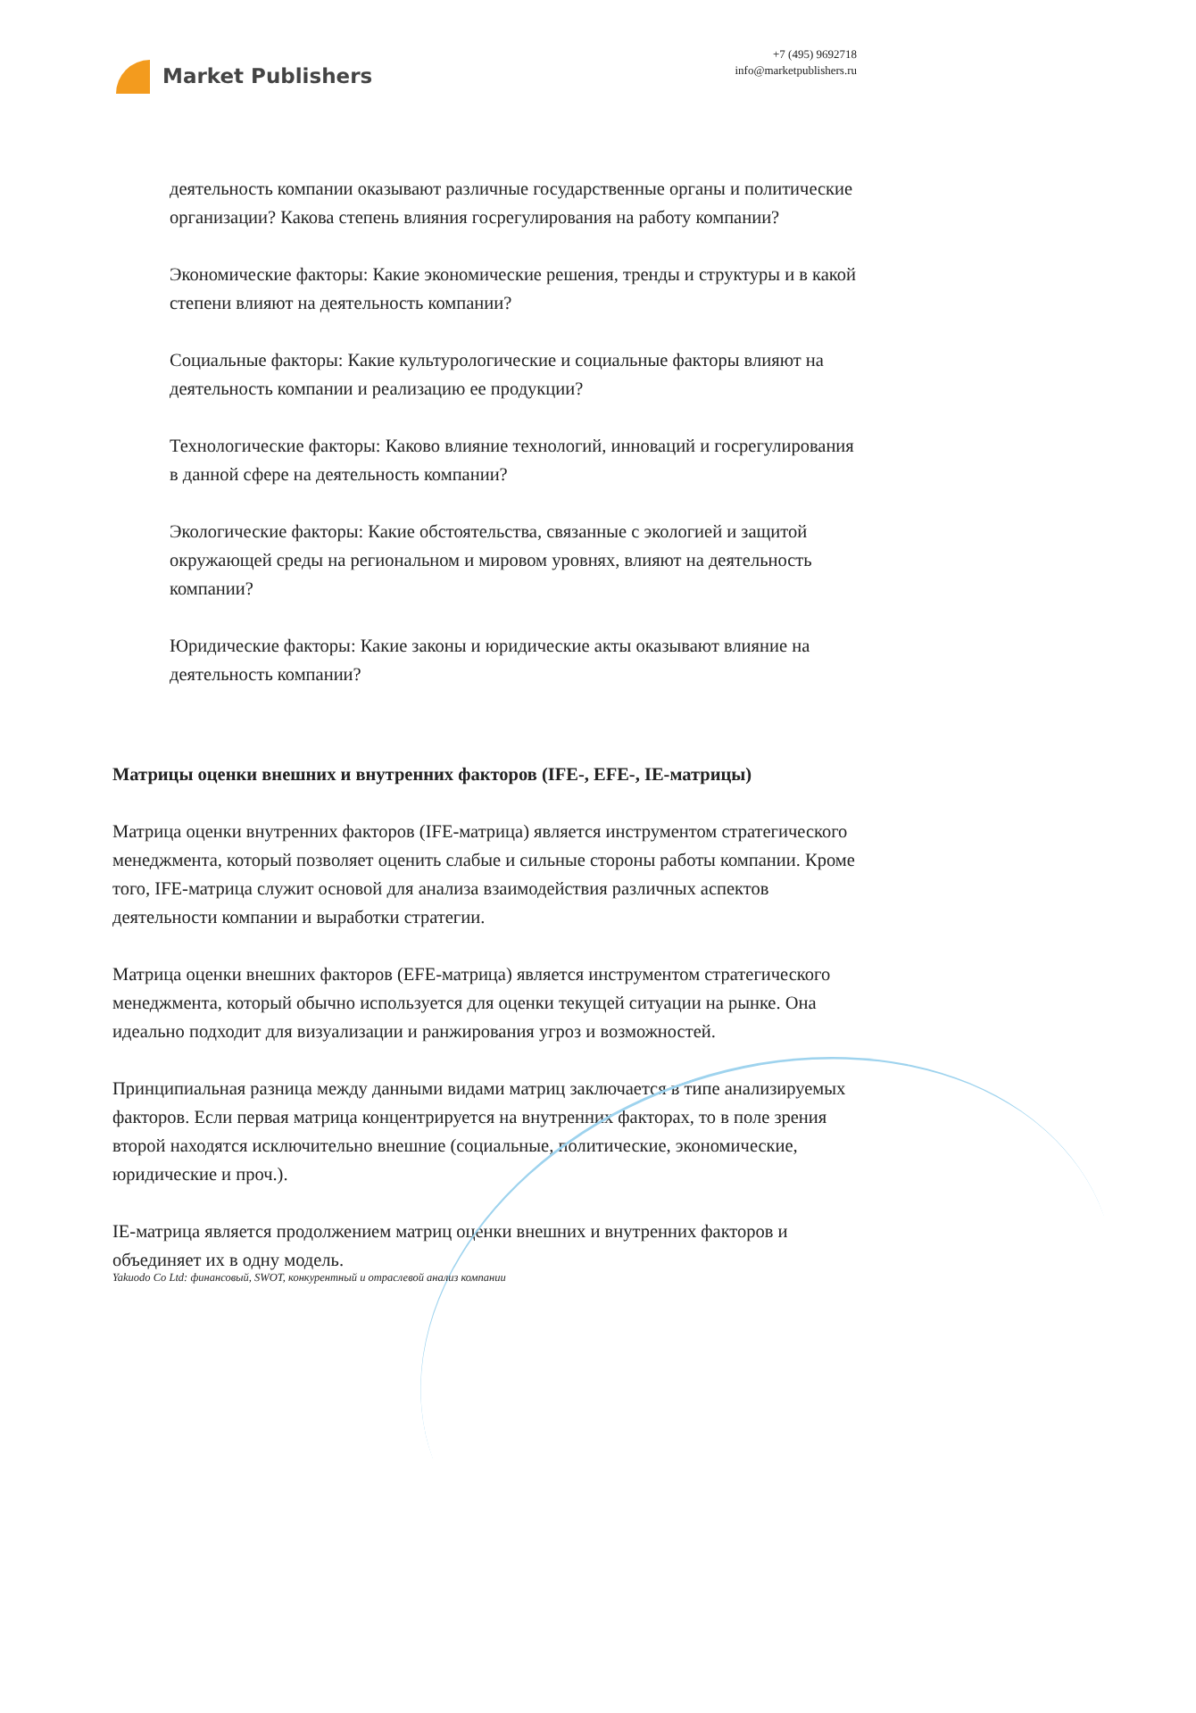Market Publishers
+7 (495) 9692718
info@marketpublishers.ru
деятельность компании оказывают различные государственные органы и политические организации? Какова степень влияния госрегулирования на работу компании?
Экономические факторы: Какие экономические решения, тренды и структуры и в какой степени влияют на деятельность компании?
Социальные факторы: Какие культурологические и социальные факторы влияют на деятельность компании и реализацию ее продукции?
Технологические факторы: Каково влияние технологий, инноваций и госрегулирования в данной сфере на деятельность компании?
Экологические факторы: Какие обстоятельства, связанные с экологией и защитой окружающей среды на региональном и мировом уровнях, влияют на деятельность компании?
Юридические факторы: Какие законы и юридические акты оказывают влияние на деятельность компании?
Матрицы оценки внешних и внутренних факторов (IFE-, EFE-, IE-матрицы)
Матрица оценки внутренних факторов (IFE-матрица) является инструментом стратегического менеджмента, который позволяет оценить слабые и сильные стороны работы компании. Кроме того, IFE-матрица служит основой для анализа взаимодействия различных аспектов деятельности компании и выработки стратегии.
Матрица оценки внешних факторов (EFE-матрица) является инструментом стратегического менеджмента, который обычно используется для оценки текущей ситуации на рынке. Она идеально подходит для визуализации и ранжирования угроз и возможностей.
Принципиальная разница между данными видами матриц заключается в типе анализируемых факторов. Если первая матрица концентрируется на внутренних факторах, то в поле зрения второй находятся исключительно внешние (социальные, политические, экономические, юридические и проч.).
IE-матрица является продолжением матриц оценки внешних и внутренних факторов и объединяет их в одну модель.
Yakuodo Co Ltd: финансовый, SWOT, конкурентный и отраслевой анализ компании